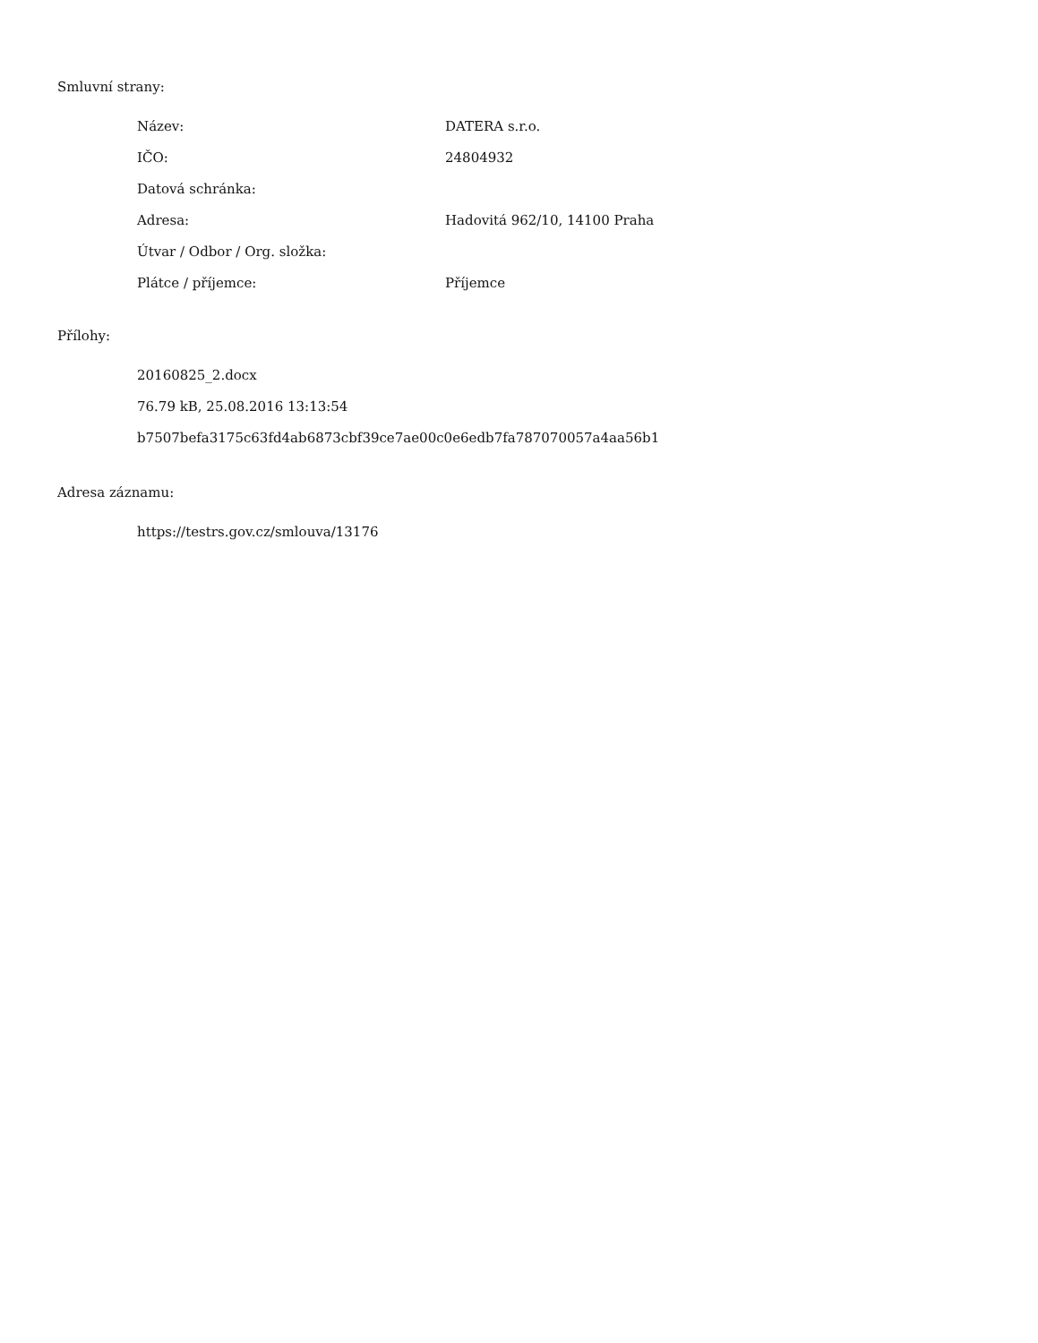Smluvní strany:
| Název: | DATERA s.r.o. |
| IČO: | 24804932 |
| Datová schránka: | |
| Adresa: | Hadovitá 962/10, 14100 Praha |
| Útvar / Odbor / Org. složka: | |
| Plátce / příjemce: | Příjemce |
Přílohy:
20160825_2.docx
76.79 kB, 25.08.2016 13:13:54
b7507befa3175c63fd4ab6873cbf39ce7ae00c0e6edb7fa787070057a4aa56b1
Adresa záznamu:
https://testrs.gov.cz/smlouva/13176